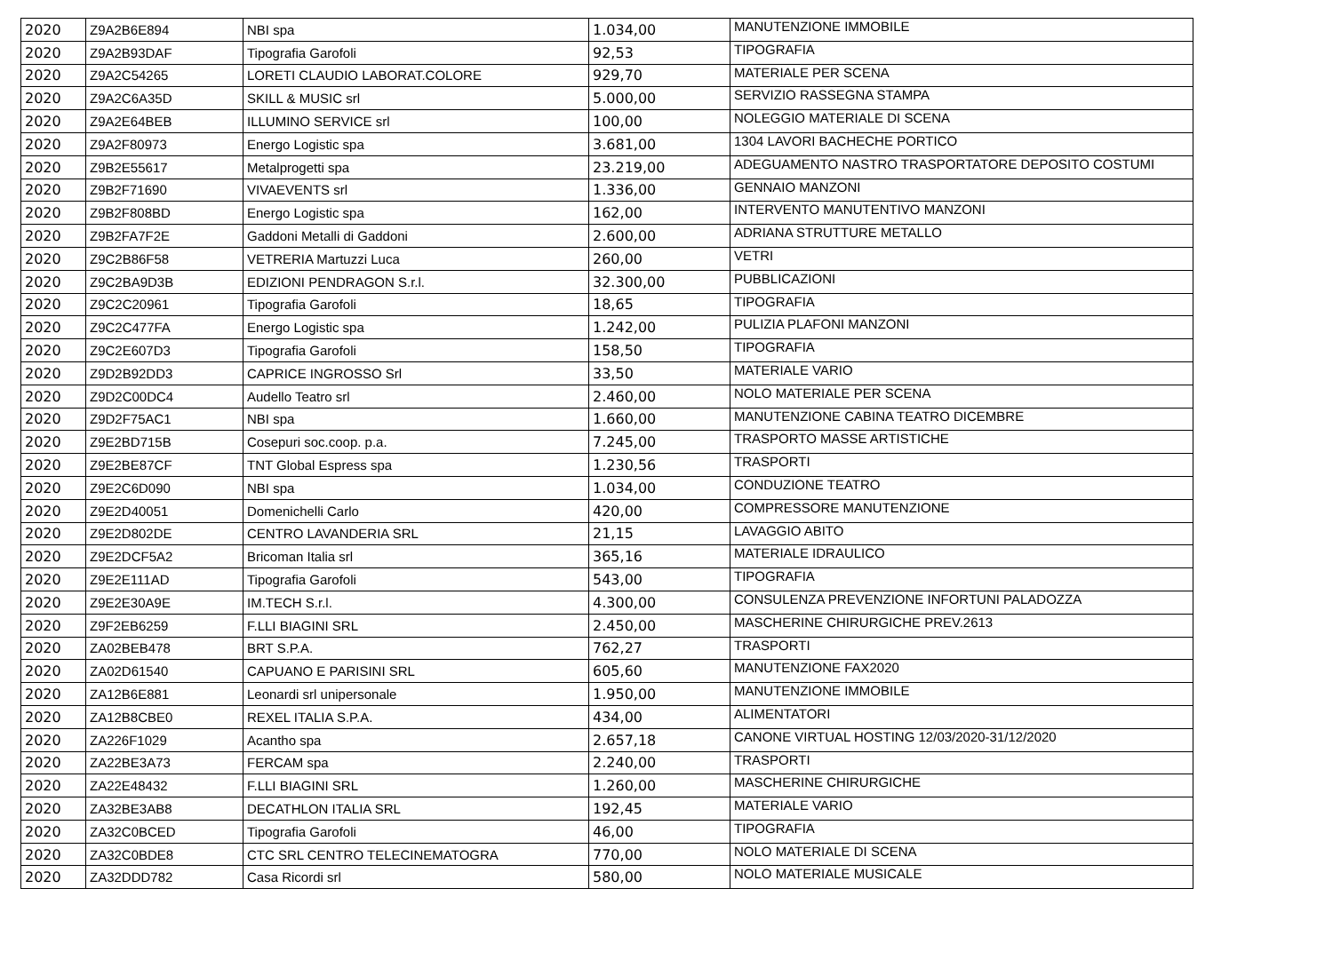| 2020 | Z9A2B6E894 | NBI spa | 1.034,00 | MANUTENZIONE IMMOBILE |
| 2020 | Z9A2B93DAF | Tipografia Garofoli | 92,53 | TIPOGRAFIA |
| 2020 | Z9A2C54265 | LORETI CLAUDIO LABORAT.COLORE | 929,70 | MATERIALE PER SCENA |
| 2020 | Z9A2C6A35D | SKILL & MUSIC srl | 5.000,00 | SERVIZIO RASSEGNA STAMPA |
| 2020 | Z9A2E64BEB | ILLUMINO SERVICE srl | 100,00 | NOLEGGIO MATERIALE DI SCENA |
| 2020 | Z9A2F80973 | Energo Logistic spa | 3.681,00 | 1304 LAVORI BACHECHE PORTICO |
| 2020 | Z9B2E55617 | Metalprogetti spa | 23.219,00 | ADEGUAMENTO NASTRO TRASPORTATORE DEPOSITO COSTUMI |
| 2020 | Z9B2F71690 | VIVAEVENTS srl | 1.336,00 | GENNAIO MANZONI |
| 2020 | Z9B2F808BD | Energo Logistic spa | 162,00 | INTERVENTO MANUTENTIVO MANZONI |
| 2020 | Z9B2FA7F2E | Gaddoni Metalli di Gaddoni | 2.600,00 | ADRIANA STRUTTURE METALLO |
| 2020 | Z9C2B86F58 | VETRERIA Martuzzi Luca | 260,00 | VETRI |
| 2020 | Z9C2BA9D3B | EDIZIONI PENDRAGON S.r.l. | 32.300,00 | PUBBLICAZIONI |
| 2020 | Z9C2C20961 | Tipografia Garofoli | 18,65 | TIPOGRAFIA |
| 2020 | Z9C2C477FA | Energo Logistic spa | 1.242,00 | PULIZIA PLAFONI MANZONI |
| 2020 | Z9C2E607D3 | Tipografia Garofoli | 158,50 | TIPOGRAFIA |
| 2020 | Z9D2B92DD3 | CAPRICE INGROSSO Srl | 33,50 | MATERIALE VARIO |
| 2020 | Z9D2C00DC4 | Audello Teatro srl | 2.460,00 | NOLO MATERIALE PER SCENA |
| 2020 | Z9D2F75AC1 | NBI spa | 1.660,00 | MANUTENZIONE CABINA TEATRO DICEMBRE |
| 2020 | Z9E2BD715B | Cosepuri soc.coop. p.a. | 7.245,00 | TRASPORTO MASSE ARTISTICHE |
| 2020 | Z9E2BE87CF | TNT Global Espress spa | 1.230,56 | TRASPORTI |
| 2020 | Z9E2C6D090 | NBI spa | 1.034,00 | CONDUZIONE TEATRO |
| 2020 | Z9E2D40051 | Domenichelli Carlo | 420,00 | COMPRESSORE MANUTENZIONE |
| 2020 | Z9E2D802DE | CENTRO LAVANDERIA SRL | 21,15 | LAVAGGIO ABITO |
| 2020 | Z9E2DCF5A2 | Bricoman Italia srl | 365,16 | MATERIALE IDRAULICO |
| 2020 | Z9E2E111AD | Tipografia Garofoli | 543,00 | TIPOGRAFIA |
| 2020 | Z9E2E30A9E | IM.TECH S.r.l. | 4.300,00 | CONSULENZA PREVENZIONE INFORTUNI PALADOZZA |
| 2020 | Z9F2EB6259 | F.LLI BIAGINI SRL | 2.450,00 | MASCHERINE CHIRURGICHE PREV.2613 |
| 2020 | ZA02BEB478 | BRT S.P.A. | 762,27 | TRASPORTI |
| 2020 | ZA02D61540 | CAPUANO E PARISINI SRL | 605,60 | MANUTENZIONE FAX2020 |
| 2020 | ZA12B6E881 | Leonardi srl unipersonale | 1.950,00 | MANUTENZIONE IMMOBILE |
| 2020 | ZA12B8CBE0 | REXEL ITALIA S.P.A. | 434,00 | ALIMENTATORI |
| 2020 | ZA226F1029 | Acantho spa | 2.657,18 | CANONE VIRTUAL HOSTING 12/03/2020-31/12/2020 |
| 2020 | ZA22BE3A73 | FERCAM spa | 2.240,00 | TRASPORTI |
| 2020 | ZA22E48432 | F.LLI BIAGINI SRL | 1.260,00 | MASCHERINE CHIRURGICHE |
| 2020 | ZA32BE3AB8 | DECATHLON ITALIA SRL | 192,45 | MATERIALE VARIO |
| 2020 | ZA32C0BCED | Tipografia Garofoli | 46,00 | TIPOGRAFIA |
| 2020 | ZA32C0BDE8 | CTC SRL CENTRO TELECINEMATOGRA | 770,00 | NOLO MATERIALE DI SCENA |
| 2020 | ZA32DDD782 | Casa Ricordi srl | 580,00 | NOLO MATERIALE MUSICALE |